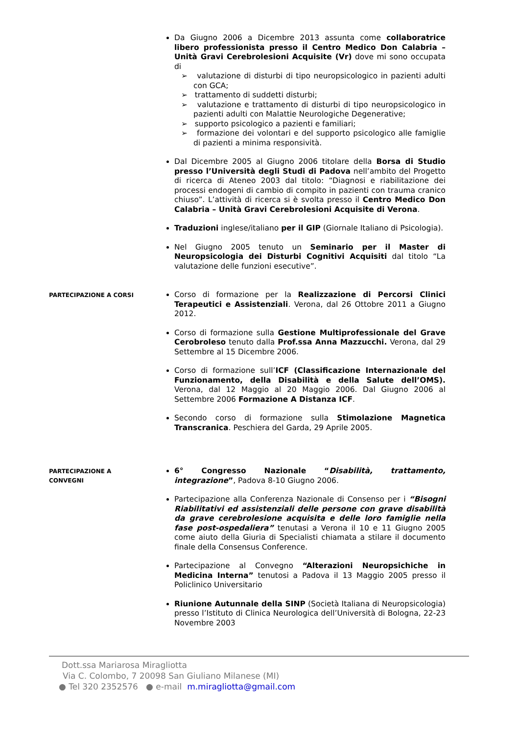Da Giugno 2006 a Dicembre 2013 assunta come collaboratrice libero professionista presso il Centro Medico Don Calabria – Unità Gravi Cerebrolesioni Acquisite (Vr) dove mi sono occupata di
➢ valutazione di disturbi di tipo neuropsicologico in pazienti adulti con GCA;
➢ trattamento di suddetti disturbi;
➢ valutazione e trattamento di disturbi di tipo neuropsicologico in pazienti adulti con Malattie Neurologiche Degenerative;
➢ supporto psicologico a pazienti e familiari;
➢ formazione dei volontari e del supporto psicologico alle famiglie di pazienti a minima responsività.
Dal Dicembre 2005 al Giugno 2006 titolare della Borsa di Studio presso l’Università degli Studi di Padova nell’ambito del Progetto di ricerca di Ateneo 2003 dal titolo: “Diagnosi e riabilitazione dei processi endogeni di cambio di compito in pazienti con trauma cranico chiuso”. L’attività di ricerca si è svolta presso il Centro Medico Don Calabria – Unità Gravi Cerebrolesioni Acquisite di Verona.
Traduzioni inglese/italiano per il GIP (Giornale Italiano di Psicologia).
Nel Giugno 2005 tenuto un Seminario per il Master di Neuropsicologia dei Disturbi Cognitivi Acquisiti dal titolo “La valutazione delle funzioni esecutive”.
PARTECIPAZIONE A CORSI
Corso di formazione per la Realizzazione di Percorsi Clinici Terapeutici e Assistenziali. Verona, dal 26 Ottobre 2011 a Giugno 2012.
Corso di formazione sulla Gestione Multiprofessionale del Grave Cerobroleso tenuto dalla Prof.ssa Anna Mazzucchi. Verona, dal 29 Settembre al 15 Dicembre 2006.
Corso di formazione sull’ICF (Classificazione Internazionale del Funzionamento, della Disabilità e della Salute dell’OMS). Verona, dal 12 Maggio al 20 Maggio 2006. Dal Giugno 2006 al Settembre 2006 Formazione A Distanza ICF.
Secondo corso di formazione sulla Stimolazione Magnetica Transcranica. Peschiera del Garda, 29 Aprile 2005.
PARTECIPAZIONE A
CONVEGNI
6° Congresso Nazionale “Disabilità, trattamento, integrazione”, Padova 8-10 Giugno 2006.
Partecipazione alla Conferenza Nazionale di Consenso per i “Bisogni Riabilitativi ed assistenziali delle persone con grave disabilità da grave cerebrolesione acquisita e delle loro famiglie nella fase post-ospedaliera” tenutasi a Verona il 10 e 11 Giugno 2005 come aiuto della Giuria di Specialisti chiamata a stilare il documento finale della Consensus Conference.
Partecipazione al Convegno “Alterazioni Neuropsichiche in Medicina Interna” tenutosi a Padova il 13 Maggio 2005 presso il Policlinico Universitario
Riunione Autunnale della SINP (Società Italiana di Neuropsicologia) presso l’Istituto di Clinica Neurologica dell’Università di Bologna, 22-23 Novembre 2003
Dott.ssa Mariarosa Miragliotta
Via C. Colombo, 7 20098 San Giuliano Milanese (MI)
● Tel 320 2352576 ● e-mail m.miragliotta@gmail.com